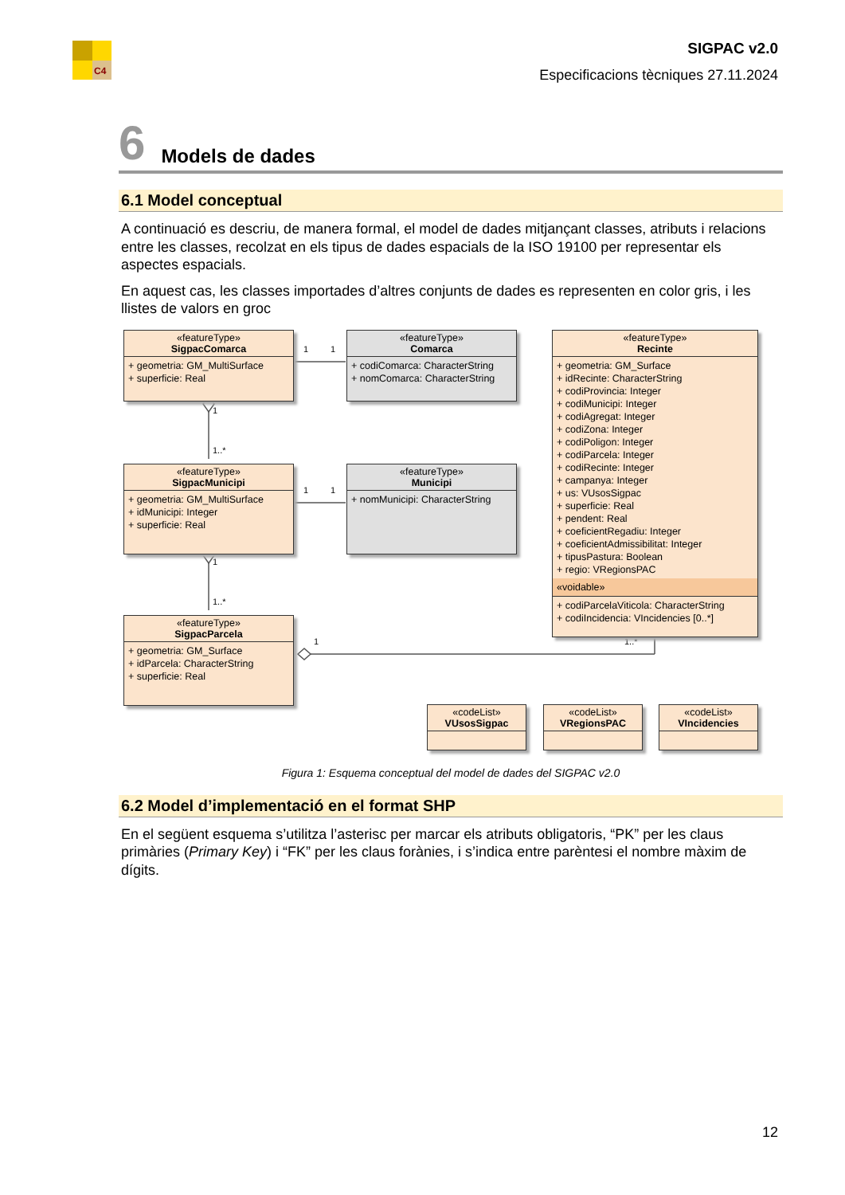C4
SIGPAC v2.0
Especificacions tècniques 27.11.2024
6 Models de dades
6.1 Model conceptual
A continuació es descriu, de manera formal, el model de dades mitjançant classes, atributs i relacions entre les classes, recolzat en els tipus de dades espacials de la ISO 19100 per representar els aspectes espacials.
En aquest cas, les classes importades d’altres conjunts de dades es representen en color gris, i les llistes de valors en groc
1
1
1
1
1
1..*
1
1..*
1
1..*
«featureType»
SigpacComarca
+ geometria: GM_MultiSurface
+ superficie: Real
«featureType»
Comarca
+ codiComarca: CharacterString
+ nomComarca: CharacterString
«featureType»
Recinte
+ geometria: GM_Surface
+ idRecinte: CharacterString
+ codiProvincia: Integer
+ codiMunicipi: Integer
+ codiAgregat: Integer
+ codiZona: Integer
+ codiPoligon: Integer
+ codiParcela: Integer
+ codiRecinte: Integer
+ campanya: Integer
+ us: VUsosSigpac
+ superficie: Real
+ pendent: Real
+ coeficientRegadiu: Integer
+ coeficientAdmissibilitat: Integer
+ tipusPastura: Boolean
+ regio: VRegionsPAC
«voidable»
+ codiParcelaViticola: CharacterString
+ codiIncidencia: VIncidencies [0..*]
«featureType»
SigpacMunicipi
+ geometria: GM_MultiSurface
+ idMunicipi: Integer
+ superficie: Real
«featureType»
Municipi
+ nomMunicipi: CharacterString
«featureType»
SigpacParcela
+ geometria: GM_Surface
+ idParcela: CharacterString
+ superficie: Real
«codeList»
VUsosSigpac
«codeList»
VRegionsPAC
«codeList»
VIncidencies
Figura 1: Esquema conceptual del model de dades del SIGPAC v2.0
6.2 Model d’implementació en el format SHP
En el següent esquema s’utilitza l’asterisc per marcar els atributs obligatoris, “PK” per les claus primàries (Primary Key) i “FK” per les claus forànies, i s’indica entre parèntesi el nombre màxim de dígits.
12